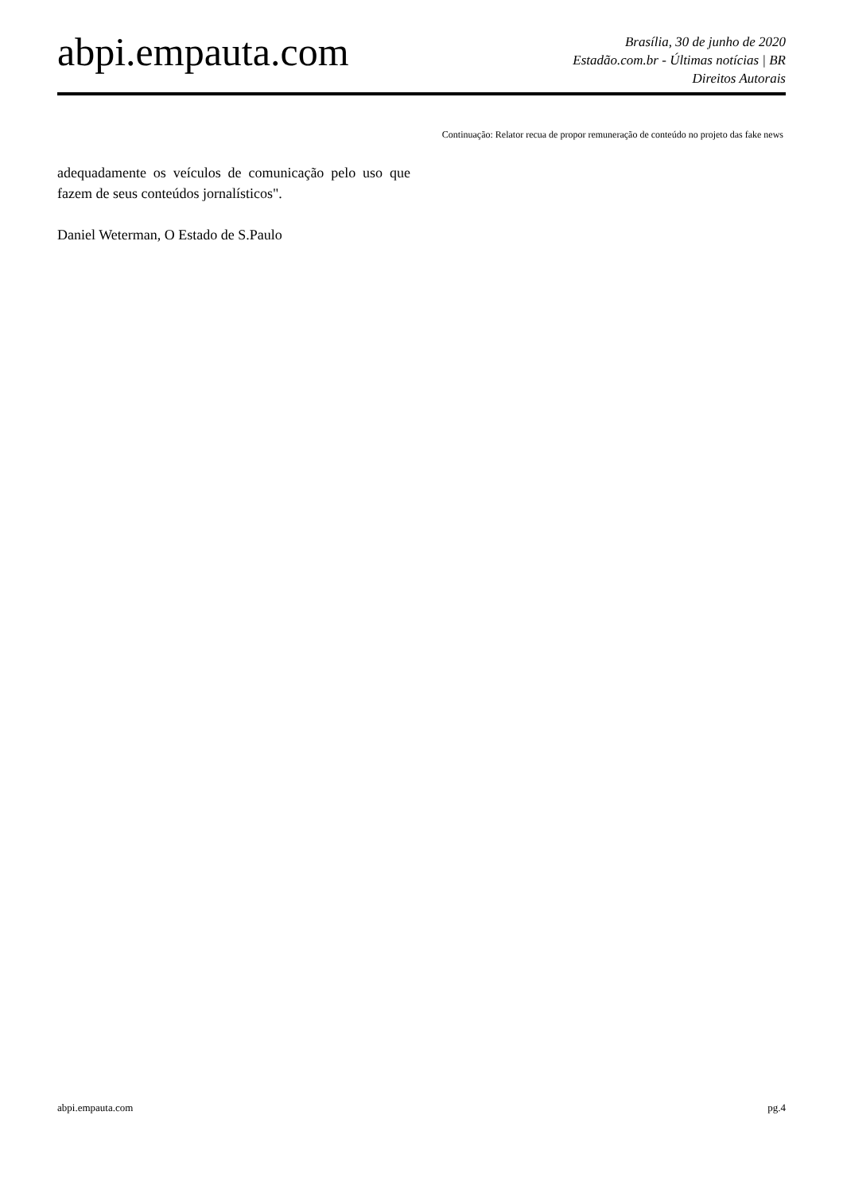abpi.empauta.com
Brasília, 30 de junho de 2020
Estadão.com.br - Últimas notícias | BR
Direitos Autorais
Continuação: Relator recua de propor remuneração de conteúdo no projeto das fake news
adequadamente os veículos de comunicação pelo uso que fazem de seus conteúdos jornalísticos".
Daniel Weterman, O Estado de S.Paulo
abpi.empauta.com pg.4